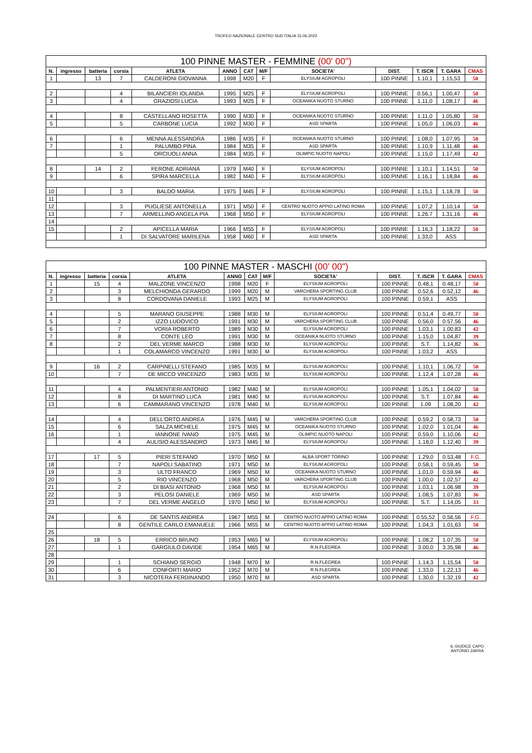TROFEO NAZIONALE CENTRO SUD ITALIA 15.06.2022
| 100 PINNE MASTER - FEMMINE (00' 00") | | | | | | | | | | | | |
| --- | --- | --- | --- | --- | --- | --- | --- | --- | --- | --- | --- | --- |
| N. | ingresso | batteria | corsia | ATLETA | ANNO | CAT | M/F | SOCIETA' | DIST. | T. ISCR | T. GARA | CMAS |
| 1 | | 13 | 7 | CALDERONI GIOVANNA | 1998 | M20 | F | ELYSIUM AGROPOLI | 100 PINNE | 1.10,1 | 1.15,53 | 50 |
| 2 | | | 4 | BILANCIERI IOLANDA | 1995 | M25 | F | ELYSIUM AGROPOLI | 100 PINNE | 0.56,1 | 1.00,47 | 50 |
| 3 | | | 4 | GRAZIOSI LUCIA | 1993 | M25 | F | OCEANIKA NUOTO STURNO | 100 PINNE | 1.11,0 | 1.08,17 | 46 |
| 4 | | | 8 | CASTELLANO ROSETTA | 1990 | M30 | F | OCEANIKA NUOTO STURNO | 100 PINNE | 1.11,0 | 1.05,80 | 50 |
| 5 | | | 5 | CARBONE LUCIA | 1992 | M30 | F | ASD SPARTA | 100 PINNE | 1.05,0 | 1.06,03 | 46 |
| 6 | | | 6 | MENNA ALESSANDRA | 1986 | M35 | F | OCEANIKA NUOTO STURNO | 100 PINNE | 1.08,0 | 1.07,95 | 50 |
| 7 | | | 1 | PALUMBO PINA | 1984 | M35 | F | ASD SPARTA | 100 PINNE | 1.10,9 | 1.11,48 | 46 |
| | | | 5 | ORCIUOLI ANNA | 1984 | M35 | F | OLIMPIC NUOTO NAPOLI | 100 PINNE | 1.15,0 | 1.17,49 | 42 |
| 8 | | 14 | 2 | FERONE ADRIANA | 1979 | M40 | F | ELYSIUM AGROPOLI | 100 PINNE | 1.10,1 | 1.14,51 | 50 |
| 9 | | | 6 | SPIRA MARCELLA | 1982 | M40 | F | ELYSIUM AGROPOLI | 100 PINNE | 1.16,1 | 1.18,84 | 46 |
| 10 | | | 3 | BALDO MARIA | 1975 | M45 | F | ELYSIUM AGROPOLI | 100 PINNE | 1.15,1 | 1.18,78 | 50 |
| 11 | | | | | | | | | | | | |
| 12 | | | 3 | PUGLIESE ANTONELLA | 1971 | M50 | F | CENTRO NUOTO APPIO LATINO ROMA | 100 PINNE | 1.07,2 | 1.10,14 | 50 |
| 13 | | | 7 | ARMELLINO ANGELA PIA | 1968 | M50 | F | ELYSIUM AGROPOLI | 100 PINNE | 1.26.7 | 1.31,16 | 46 |
| 14 | | | | | | | | | | | | |
| 15 | | | 2 | APICELLA MARIA | 1966 | M55 | F | ELYSIUM AGROPOLI | 100 PINNE | 1.16,3 | 1.18,22 | 50 |
| | | | 1 | DI SALVATORE MARILENA | 1958 | M60 | F | ASD SPARTA | 100 PINNE | 1.33,0 | ASS | |
| 100 PINNE MASTER - MASCHI (00' 00") | | | | | | | | | | | | |
| --- | --- | --- | --- | --- | --- | --- | --- | --- | --- | --- | --- | --- |
| N. | ingresso | batteria | corsia | ATLETA | ANNO | CAT | M/F | SOCIETA' | DIST. | T. ISCR | T. GARA | CMAS |
| 1 | | 15 | 4 | MALZONE VINCENZO | 1998 | M20 | F | ELYSIUM AGROPOLI | 100 PINNE | 0.48,1 | 0.48,17 | 50 |
| 2 | | | 3 | MELCHIONDA GERARDO | 1999 | M20 | M | VARCHERA SPORTING CLUB | 100 PINNE | 0.52,6 | 0.52,12 | 46 |
| 3 | | | 8 | CORDOVANA DANIELE | 1993 | M25 | M | ELYSIUM AGROPOLI | 100 PINNE | 0.59,1 | ASS | |
| 4 | | | 5 | MARANO GIUSEPPE | 1988 | M30 | M | ELYSIUM AGROPOLI | 100 PINNE | 0.51,4 | 0.49,77 | 50 |
| 5 | | | 2 | IZZO LUDOVICO | 1991 | M30 | M | VARCHERA SPORTING CLUB | 100 PINNE | 0.56,0 | 0.57,56 | 46 |
| 6 | | | 7 | VORIA ROBERTO | 1989 | M30 | M | ELYSIUM AGROPOLI | 100 PINNE | 1.03,1 | 1.00,83 | 42 |
| 7 | | | 8 | CONTE LEO | 1991 | M30 | M | OCEANIKA NUOTO STURNO | 100 PINNE | 1.15,0 | 1.04,87 | 39 |
| 8 | | | 2 | DEL VERME MARCO | 1988 | M30 | M | ELYSIUM AGROPOLI | 100 PINNE | S.T. | 1.14,82 | 36 |
| | | | 1 | COLAMARCO VINCENZO | 1991 | M30 | M | ELYSIUM AGROPOLI | 100 PINNE | 1.03,2 | ASS | |
| 9 | | 16 | 2 | CARPINELLI STEFANO | 1985 | M35 | M | ELYSIUM AGROPOLI | 100 PINNE | 1.10,1 | 1.06,72 | 50 |
| 10 | | | 7 | DE MICCO VINCENZO | 1983 | M35 | M | ELYSIUM AGROPOLI | 100 PINNE | 1.12,4 | 1.07,28 | 46 |
| 11 | | | 4 | PALMENTIERI ANTONIO | 1982 | M40 | M | ELYSIUM AGROPOLI | 100 PINNE | 1.05,1 | 1.04,02 | 50 |
| 12 | | | 8 | DI MARTINO LUCA | 1981 | M40 | M | ELYSIUM AGROPOLI | 100 PINNE | S.T. | 1.07,84 | 46 |
| 13 | | | 6 | CAMMARANO VINCENZO | 1978 | M40 | M | ELYSIUM AGROPOLI | 100 PINNE | 1.09 | 1.08,20 | 42 |
| 14 | | | 4 | DELL'ORTO ANDREA | 1976 | M45 | M | VARCHERA SPORTING CLUB | 100 PINNE | 0.59,2 | 0.58,73 | 50 |
| 15 | | | 6 | SALZA MICHELE | 1975 | M45 | M | OCEANIKA NUOTO STURNO | 100 PINNE | 1.02,0 | 1.01,04 | 46 |
| 16 | | | 1 | IANNONE IVANO | 1975 | M45 | M | OLIMPIC NUOTO NAPOLI | 100 PINNE | 0.59,0 | 1.10,06 | 42 |
| | | | 4 | AULISIO ALESSANDRO | 1973 | M45 | M | ELYSIUM AGROPOLI | 100 PINNE | 1.18,0 | 1.12,40 | 39 |
| 17 | | 17 | 5 | PIERI STEFANO | 1970 | M50 | M | ALBA SPORT TORINO | 100 PINNE | 1.29,0 | 0.53,48 | F.G. |
| 18 | | | 7 | NAPOLI SABATINO | 1971 | M50 | M | ELYSIUM AGROPOLI | 100 PINNE | 0.58,1 | 0.59,45 | 50 |
| 19 | | | 3 | ULTO FRANCO | 1969 | M50 | M | OCEANIKA NUOTO STURNO | 100 PINNE | 1.01,0 | 0.59,94 | 46 |
| 20 | | | 5 | RIO VINCENZO | 1968 | M50 | M | VARCHERA SPORTING CLUB | 100 PINNE | 1.00,0 | 1.02,57 | 42 |
| 21 | | | 2 | DI BIASI ANTONIO | 1968 | M50 | M | ELYSIUM AGROPOLI | 100 PINNE | 1.03,1 | 1.06,98 | 39 |
| 22 | | | 3 | PELOSI DANIELE | 1969 | M50 | M | ASD SPARTA | 100 PINNE | 1.08,5 | 1.07,83 | 36 |
| 23 | | | 7 | DEL VERME ANGELO | 1970 | M50 | M | ELYSIUM AGROPOLI | 100 PINNE | S.T. | 1.14,05 | 33 |
| 24 | | | 6 | DE SANTIS ANDREA | 1967 | M55 | M | CENTRO NUOTO APPIO LATINO ROMA | 100 PINNE | 0.55,52 | 0.56,56 | F.G. |
| | | | 8 | GENTILE CARLO EMANUELE | 1966 | M55 | M | CENTRO NUOTO APPIO LATINO ROMA | 100 PINNE | 1.04,3 | 1.01,63 | 50 |
| 25 | | | | | | | | | | | | |
| 26 | | 18 | 5 | ERRICO BRUNO | 1953 | M65 | M | ELYSIUM AGROPOLI | 100 PINNE | 1.08,2 | 1.07,35 | 50 |
| 27 | | | 1 | GARGIULO DAVIDE | 1954 | M65 | M | R.N.FLEGREA | 100 PINNE | 3.00,0 | 3.35,98 | 46 |
| 28 | | | | | | | | | | | | |
| 29 | | | 1 | SCHIANO SERGIO | 1948 | M70 | M | R.N.FLEGREA | 100 PINNE | 1.14,3 | 1.15,54 | 50 |
| 30 | | | 6 | CONFORTI MARIO | 1952 | M70 | M | R.N.FLEGREA | 100 PINNE | 1.33,0 | 1.22,13 | 46 |
| 31 | | | 3 | NICOTERA FERDINANDO | 1950 | M70 | M | ASD SPARTA | 100 PINNE | 1.30,0 | 1.32,19 | 42 |
IL GIUDICE CAPO
ANTONIO ZARRA